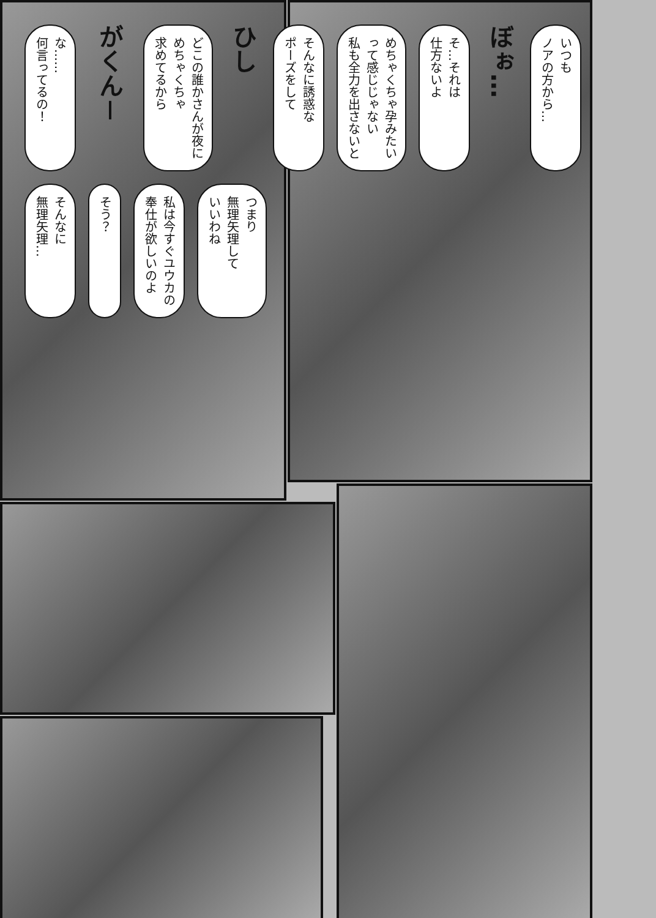な……
何言ってるの！
がくん－
どこの誰かさんが夜に
めちゃくちゃ
求めてるから
ひし
そんなに誘惑な
ポーズをして
めちゃくちゃ孕みたい
って感じじゃない
私も全力を出さないと
そ…それは
仕方ないよ
ぼぉ…
いつも
ノアの方から…
そんなに
無理矢理…
そう？
私は今すぐユウカの
奉仕が欲しいのよ
つまり
無理矢理して
いいわね